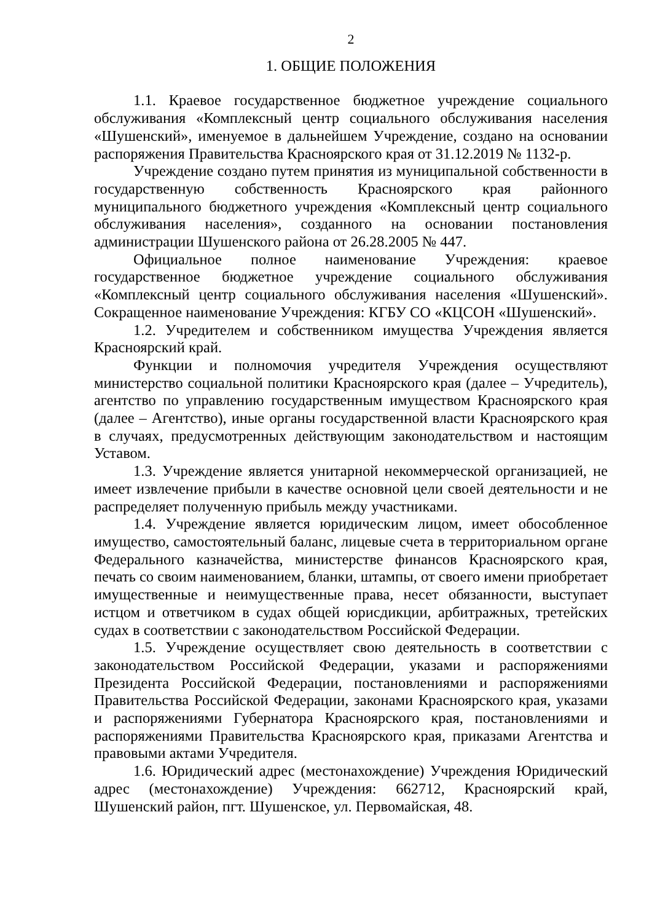2
1. ОБЩИЕ ПОЛОЖЕНИЯ
1.1. Краевое государственное бюджетное учреждение социального обслуживания «Комплексный центр социального обслуживания населения «Шушенский», именуемое в дальнейшем Учреждение, создано на основании распоряжения Правительства Красноярского края от 31.12.2019 № 1132-р.
Учреждение создано путем принятия из муниципальной собственности в государственную собственность Красноярского края районного муниципального бюджетного учреждения «Комплексный центр социального обслуживания населения», созданного на основании постановления администрации Шушенского района от 26.28.2005 № 447.
Официальное полное наименование Учреждения: краевое государственное бюджетное учреждение социального обслуживания «Комплексный центр социального обслуживания населения «Шушенский». Сокращенное наименование Учреждения: КГБУ СО «КЦСОН «Шушенский».
1.2. Учредителем и собственником имущества Учреждения является Красноярский край.
Функции и полномочия учредителя Учреждения осуществляют министерство социальной политики Красноярского края (далее – Учредитель), агентство по управлению государственным имуществом Красноярского края (далее – Агентство), иные органы государственной власти Красноярского края в случаях, предусмотренных действующим законодательством и настоящим Уставом.
1.3. Учреждение является унитарной некоммерческой организацией, не имеет извлечение прибыли в качестве основной цели своей деятельности и не распределяет полученную прибыль между участниками.
1.4. Учреждение является юридическим лицом, имеет обособленное имущество, самостоятельный баланс, лицевые счета в территориальном органе Федерального казначейства, министерстве финансов Красноярского края, печать со своим наименованием, бланки, штампы, от своего имени приобретает имущественные и неимущественные права, несет обязанности, выступает истцом и ответчиком в судах общей юрисдикции, арбитражных, третейских судах в соответствии с законодательством Российской Федерации.
1.5. Учреждение осуществляет свою деятельность в соответствии с законодательством Российской Федерации, указами и распоряжениями Президента Российской Федерации, постановлениями и распоряжениями Правительства Российской Федерации, законами Красноярского края, указами и распоряжениями Губернатора Красноярского края, постановлениями и распоряжениями Правительства Красноярского края, приказами Агентства и правовыми актами Учредителя.
1.6. Юридический адрес (местонахождение) Учреждения Юридический адрес (местонахождение) Учреждения: 662712, Красноярский край, Шушенский район, пгт. Шушенское, ул. Первомайская, 48.